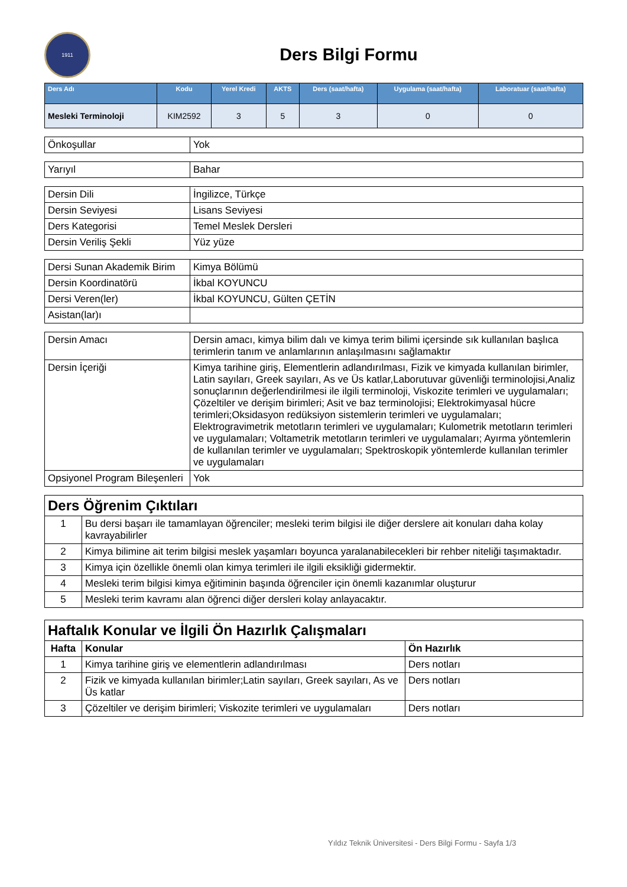1911
Ders Bilgi Formu
| Ders Adı | Kodu | Yerel Kredi | AKTS | Ders (saat/hafta) | Uygulama (saat/hafta) | Laboratuar (saat/hafta) |
| --- | --- | --- | --- | --- | --- | --- |
| Mesleki Terminoloji | KIM2592 | 3 | 5 | 3 | 0 | 0 |
| Önkoşullar | Yok |
| Yarıyıl | Bahar |
| Dersin Dili | İngilizce, Türkçe |
| Dersin Seviyesi | Lisans Seviyesi |
| Ders Kategorisi | Temel Meslek Dersleri |
| Dersin Veriliş Şekli | Yüz yüze |
| Dersi Sunan Akademik Birim | Kimya Bölümü |
| Dersin Koordinatörü | İkbal KOYUNCU |
| Dersi Veren(ler) | İkbal KOYUNCU, Gülten ÇETİN |
| Asistan(lar)ı | |
| Dersin Amacı | Dersin amacı, kimya bilim dalı ve kimya terim bilimi içersinde sık kullanılan başlıca terimlerin tanım ve anlamlarının anlaşılmasını sağlamaktır |
| Dersin İçeriği | Kimya tarihine giriş, Elementlerin adlandırılması, Fizik ve kimyada kullanılan birimler, Latin sayıları, Greek sayıları, As ve Üs katlar,Laborutuvar güvenliği terminolojisi,Analiz sonuçlarının değerlendirilmesi ile ilgili terminoloji, Viskozite terimleri ve uygulamaları; Çözeltiler ve derişim birimleri; Asit ve baz terminolojisi; Elektrokimyasal hücre terimleri;Oksidasyon redüksiyon sistemlerin terimleri ve uygulamaları; Elektrogravimetrik metotların terimleri ve uygulamaları; Kulometrik metotların terimleri ve uygulamaları; Voltametrik metotların terimleri ve uygulamaları; Ayırma yöntemlerin de kullanılan terimler ve uygulamaları; Spektroskopik yöntemlerde kullanılan terimler ve uygulamaları |
| Opsiyonel Program Bileşenleri | Yok |
| Ders Öğrenim Çıktıları | |
| 1 | Bu dersi başarı ile tamamlayan öğrenciler; mesleki terim bilgisi ile diğer derslere ait konuları daha kolay kavrayabilirler |
| 2 | Kimya bilimine ait terim bilgisi meslek yaşamları boyunca yaralanabilecekleri bir rehber niteliği taşımaktadır. |
| 3 | Kimya için özellikle önemli olan kimya terimleri ile ilgili eksikliği gidermektir. |
| 4 | Mesleki terim bilgisi kimya eğitiminin başında öğrenciler için önemli kazanımlar oluşturur |
| 5 | Mesleki terim kavramı alan öğrenci diğer dersleri kolay anlayacaktır. |
| Haftalık Konular ve İlgili Ön Hazırlık Çalışmaları | | |
| Hafta | Konular | Ön Hazırlık |
| 1 | Kimya tarihine giriş ve elementlerin adlandırılması | Ders notları |
| 2 | Fizik ve kimyada kullanılan birimler;Latin sayıları, Greek sayıları, As ve Üs katlar | Ders notları |
| 3 | Çözeltiler ve derişim birimleri; Viskozite terimleri ve uygulamaları | Ders notları |
Yıldız Teknik Üniversitesi - Ders Bilgi Formu - Sayfa 1/3